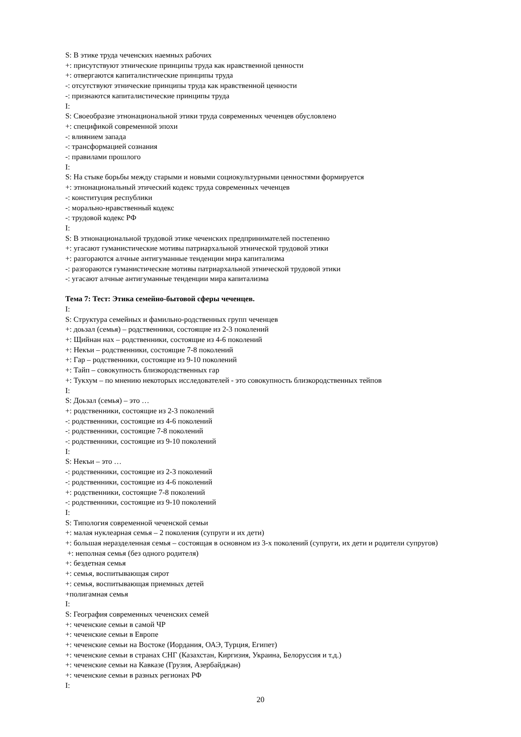S: В этике труда чеченских наемных рабочих
+: присутствуют этнические принципы труда как нравственной ценности
+: отвергаются капиталистические принципы труда
-: отсутствуют этнические принципы труда как нравственной ценности
-: признаются капиталистические принципы труда
I:
S: Своеобразие этнонациональной этики труда современных чеченцев обусловлено
+: спецификой современной эпохи
-: влиянием запада
-: трансформацией сознания
-: правилами прошлого
I:
S: На стыке борьбы между старыми и новыми социокультурными ценностями формируется
+: этнонациональный этический кодекс труда современных чеченцев
-: конституция республики
-: морально-нравственный кодекс
-: трудовой кодекс РФ
I:
S: В этнонациональной трудовой этике чеченских предпринимателей постепенно
+: угасают гуманистические мотивы патриархальной этнической трудовой этики
+: разгораются алчные антигуманные тенденции мира капитализма
-: разгораются гуманистические мотивы патриархальной этнической трудовой этики
-: угасают алчные антигуманные тенденции мира капитализма
Тема 7: Тест: Этика семейно-бытовой сферы чеченцев.
I:
S: Структура семейных и фамильно-родственных групп чеченцев
+: доьзал (семья) – родственники, состоящие из 2-3 поколений
+: Щийнан нах – родственники, состоящие из 4-6 поколений
+: Некъи – родственники, состоящие 7-8 поколений
+: Гар – родственники, состоящие из 9-10 поколений
+: Тайп – совокупность близкородственных гар
+: Тукхум – по мнению некоторых исследователей - это совокупность близкородственных тейпов
I:
S: Доьзал (семья) – это …
+: родственники, состоящие из 2-3 поколений
-: родственники, состоящие из 4-6 поколений
-: родственники, состоящие 7-8 поколений
-: родственники, состоящие из 9-10 поколений
I:
S: Некъи – это …
-: родственники, состоящие из 2-3 поколений
-: родственники, состоящие из 4-6 поколений
+: родственники, состоящие 7-8 поколений
-: родственники, состоящие из 9-10 поколений
I:
S: Типология современной чеченской семьи
+: малая нуклеарная семья – 2 поколения (супруги и их дети)
+: большая неразделенная семья – состоящая в основном из 3-х поколений (супруги, их дети и родители супругов)
+: неполная семья (без одного родителя)
+: бездетная семья
+: семья, воспитывающая сирот
+: семья, воспитывающая приемных детей
+полигамная семья
I:
S: География современных чеченских семей
+: чеченские семьи в самой ЧР
+: чеченские семьи в Европе
+: чеченские семьи на Востоке (Иордания, ОАЭ, Турция, Египет)
+: чеченские семьи в странах СНГ (Казахстан, Киргизия, Украина, Белоруссия и т.д.)
+: чеченские семьи на Кавказе (Грузия, Азербайджан)
+: чеченские семьи в разных регионах РФ
I:
20